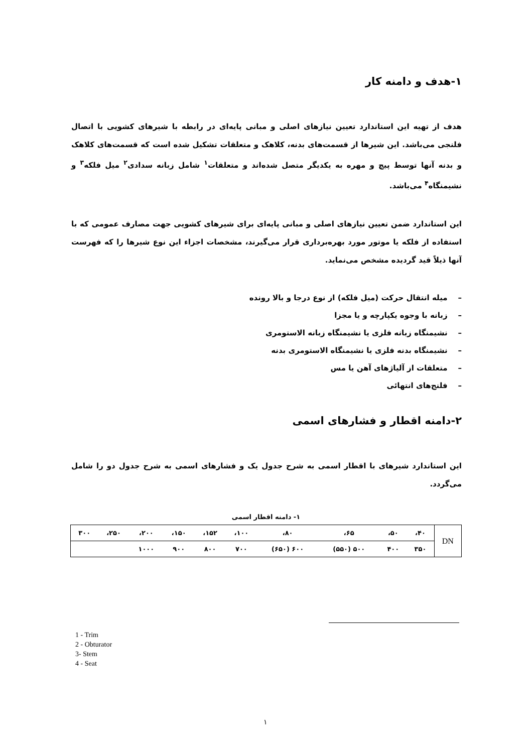۱-هدف و دامنه کار
هدف از تهیه این استاندارد تعیین نیازهای اصلی و مبانی پایه‌ای در رابطه با شیرهای کشویی با اتصال فلنجی می‌باشد. این شیرها از قسمت‌های بدنه، کلاهک و متعلقات تشکیل شده است که قسمت‌های کلاهک و بدنه آنها توسط پیچ و مهره به یکدیگر متصل شده‌اند و متعلقات<sup>۱</sup> شامل زبانه سدادی<sup>۲</sup> میل فلکه<sup>۳</sup> و نشیمنگاه<sup>۴</sup> می‌باشد.
این استاندارد ضمن تعیین نیازهای اصلی و مبانی پایه‌ای برای شیرهای کشویی جهت مصارف عمومی که با استفاده از فلکه یا موتور مورد بهره‌برداری قرار می‌گیرند، مشخصات اجزاء این نوع شیرها را که فهرست آنها ذیلاً قید گردیده مشخص می‌نماید.
– میله انتقال حرکت (میل فلکه) از نوع درجا و بالا رونده
– زبانه با وجوه یکپارچه و یا مجزا
– نشیمنگاه زبانه فلزی یا نشیمنگاه زبانه الاستومری
– نشیمنگاه بدنه فلزی یا نشیمنگاه الاستومری بدنه
– متعلقات از آلیاژهای آهن یا مس
– فلنج‌های انتهائی
۲-دامنه اقطار و فشارهای اسمی
این استاندارد شیرهای با اقطار اسمی به شرح جدول یک و فشارهای اسمی به شرح جدول دو را شامل می‌گردد.
۱- دامنه اقطار اسمی
| DN | ۴۰، | ۵۰، | ۶۵، | ۸۰، | ۱۰۰، | ۱۵۲، | ۱۵۰، | ۲۰۰، | ۲۵۰، | ۳۰۰ |
| | ۳۵۰ | ۴۰۰ | ۵۰۰ (۵۵۰) | ۶۰۰ (۶۵۰) | ۷۰۰ | ۸۰۰ | ۹۰۰ | ۱۰۰۰ | | |
1 - Trim
2 - Obturator
3- Stem
4 - Seat
۱